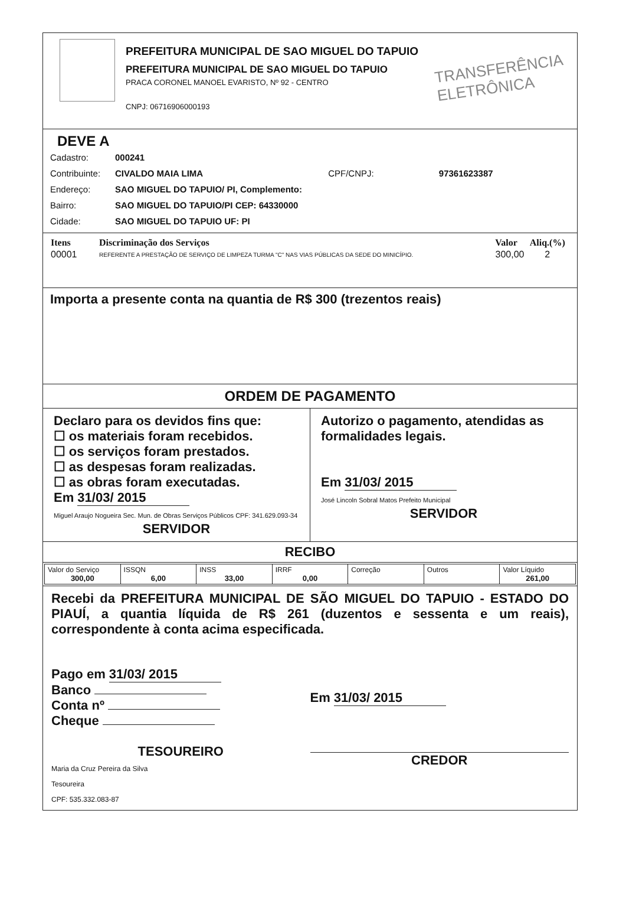PREFEITURA MUNICIPAL DE SAO MIGUEL DO TAPUIO
PREFEITURA MUNICIPAL DE SAO MIGUEL DO TAPUIO
PRACA CORONEL MANOEL EVARISTO, Nº 92 - CENTRO
CNPJ: 06716906000193
TRANSFERÊNCIA
ELETRÔNICA
DEVE A
| Cadastro: | 000241 | | |
| Contribuinte: | CIVALDO MAIA LIMA | CPF/CNPJ: | 97361623387 |
| Endereço: | SAO MIGUEL DO TAPUIO/ PI, Complemento: | | |
| Bairro: | SAO MIGUEL DO TAPUIO/PI CEP: 64330000 | | |
| Cidade: | SAO MIGUEL DO TAPUIO UF: PI | | |
| Itens | Discriminação dos Serviços | Valor | Aliq.(%) |
| --- | --- | --- | --- |
| 00001 | REFERENTE A PRESTAÇÃO DE SERVIÇO DE LIMPEZA TURMA "C" NAS VIAS PÚBLICAS DA SEDE DO MINICÍPIO. | 300,00 | 2 |
Importa a presente conta na quantia de R$ 300 (trezentos reais)
ORDEM DE PAGAMENTO
Declaro para os devidos fins que:
☐ os materiais foram recebidos.
☐ os serviços foram prestados.
☐ as despesas foram realizadas.
☐ as obras foram executadas.
Em 31/03/ 2015
Miguel Araujo Nogueira Sec. Mun. de Obras Serviços Públicos CPF: 341.629.093-34
SERVIDOR
Autorizo o pagamento, atendidas as formalidades legais.
Em 31/03/ 2015
José Lincoln Sobral Matos Prefeito Municipal
SERVIDOR
RECIBO
| Valor do Serviço 300,00 | ISSQN 6,00 | INSS 33,00 | IRRF 0,00 | Correção | Outros | Valor Líquido 261,00 |
Recebi da PREFEITURA MUNICIPAL DE SÃO MIGUEL DO TAPUIO - ESTADO DO PIAUÍ, a quantia líquida de R$ 261 (duzentos e sessenta e um reais), correspondente à conta acima especificada.
Pago em 31/03/ 2015
Banco
Conta nº
Cheque
TESOUREIRO
Maria da Cruz Pereira da Silva
Tesoureira
CPF: 535.332.083-87
Em 31/03/ 2015
CREDOR